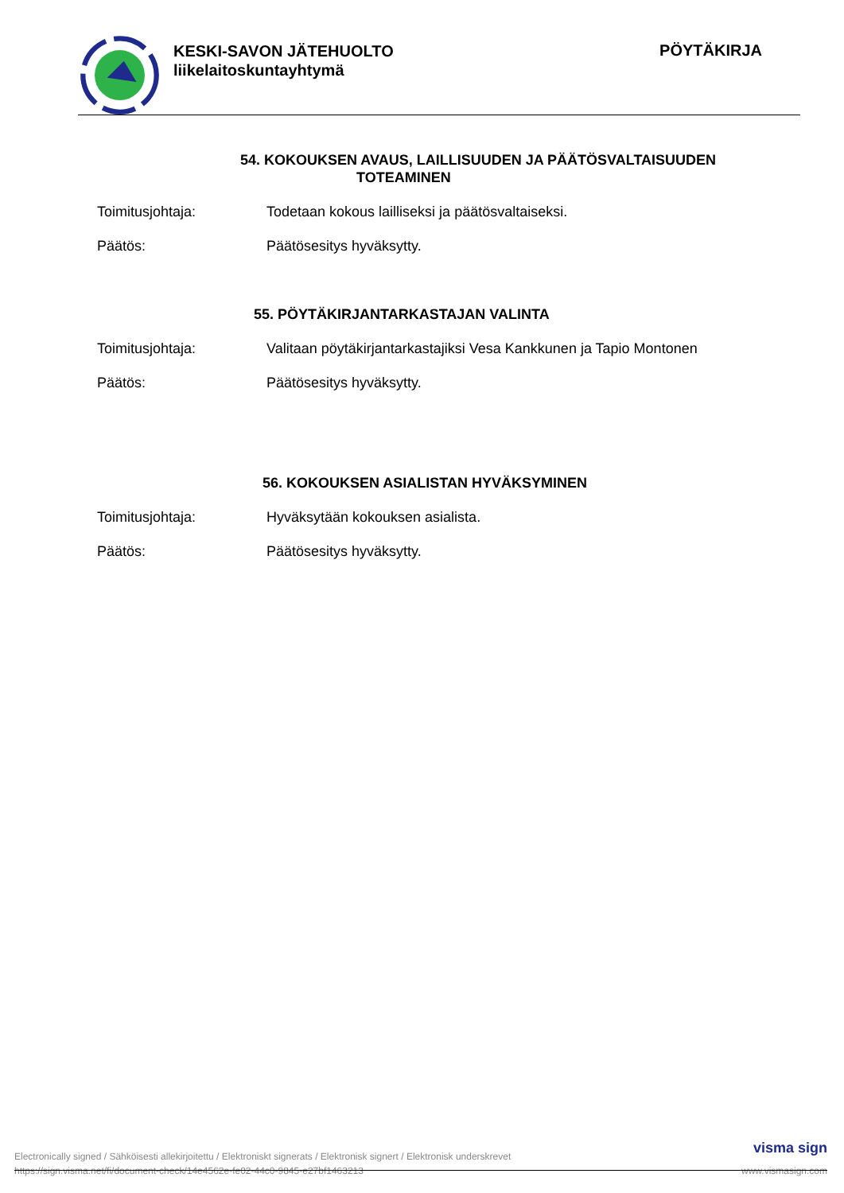KESKI-SAVON JÄTEHUOLTO
liikelaitoskuntayhtymä
PÖYTÄKIRJA
54. KOKOUKSEN AVAUS, LAILLISUUDEN JA PÄÄTÖSVALTAISUUDEN
TOTEAMINEN
Toimitusjohtaja: Todetaan kokous lailliseksi ja päätösvaltaiseksi.
Päätös: Päätösesitys hyväksytty.
55. PÖYTÄKIRJANTARKASTAJAN VALINTA
Toimitusjohtaja: Valitaan pöytäkirjantarkastajiksi Vesa Kankkunen ja Tapio Montonen
Päätös: Päätösesitys hyväksytty.
56. KOKOUKSEN ASIALISTAN HYVÄKSYMINEN
Toimitusjohtaja: Hyväksytään kokouksen asialista.
Päätös: Päätösesitys hyväksytty.
Electronically signed / Sähköisesti allekirjoitettu / Elektroniskt signerats / Elektronisk signert / Elektronisk underskrevet visma sign
https://sign.visma.net/fi/document-check/14e4562e-fe02-44c0-9845-e27bf1463213 www.vismasign.com